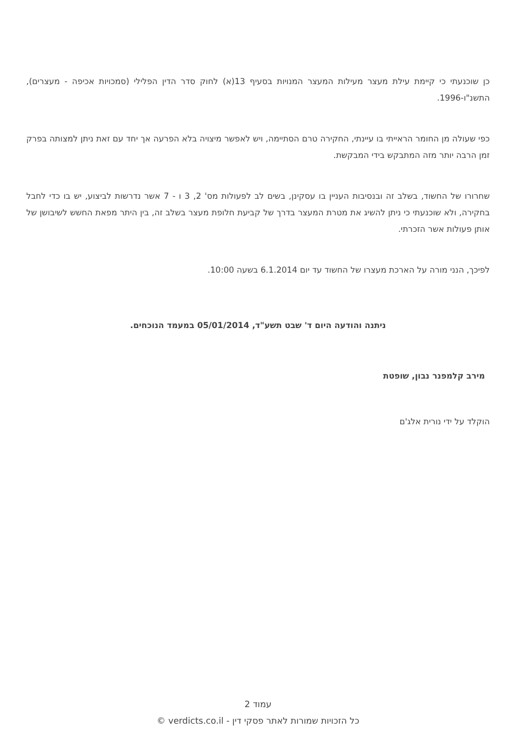כן שוכנעתי כי קיימת עילת מעצר מעילות המעצר המנויות בסעיף 13(א) לחוק סדר הדין הפלילי (סמכויות אכיפה - מעצרים), התשנ"ו-1996.
כפי שעולה מן החומר הראייתי בו עיינתי, החקירה טרם הסתיימה, ויש לאפשר מיצויה בלא הפרעה אך יחד עם זאת ניתן למצותה בפרק זמן הרבה יותר מזה המתבקש בידי המבקשת.
שחרורו של החשוד, בשלב זה ובנסיבות העניין בו עסקינן, בשים לב לפעולות מס' 2, 3 ו - 7 אשר נדרשות לביצוע, יש בו כדי לחבל בחקירה, ולא שוכנעתי כי ניתן להשיג את מטרת המעצר בדרך של קביעת חלופת מעצר בשלב זה, בין היתר מפאת החשש לשיבושן של אותן פעולות אשר הזכרתי.
לפיכך, הנני מורה על הארכת מעצרו של החשוד עד יום 6.1.2014 בשעה 10:00.
ניתנה והודעה היום ד' שבט תשע"ד, 05/01/2014 במעמד הנוכחים.
מירב קלמפנר נבון, שופטת
הוקלד על ידי נורית אלג'ם
עמוד 2
כל הזכויות שמורות לאתר פסקי דין - verdicts.co.il ©